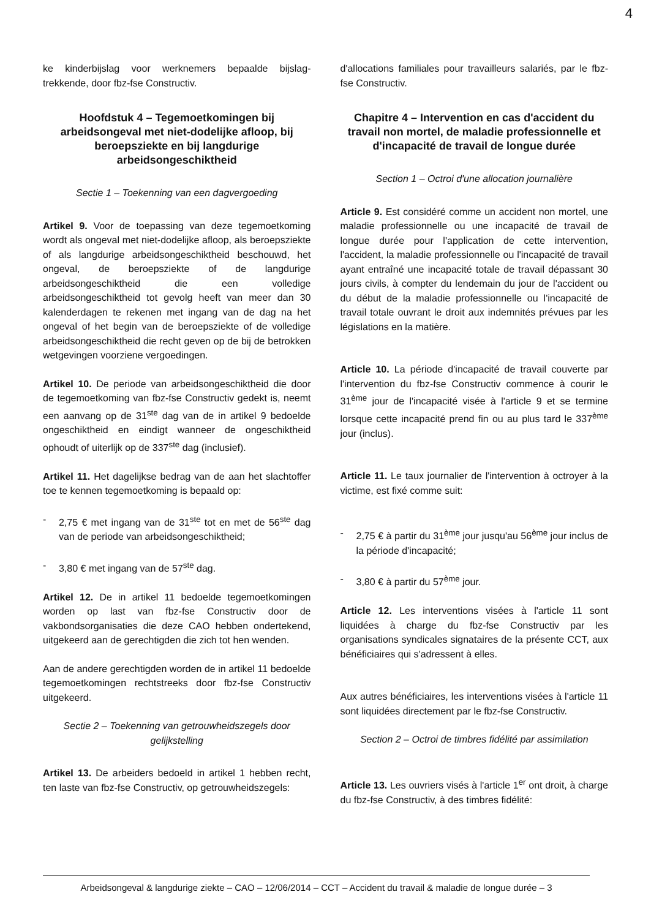4
ke kinderbijslag voor werknemers bepaalde bijslag-trekkende, door fbz-fse Constructiv.
Hoofdstuk 4 – Tegemoetkomingen bij arbeidsongeval met niet-dodelijke afloop, bij beroepsziekte en bij langdurige arbeidsongeschiktheid
Sectie 1 – Toekenning van een dagvergoeding
Artikel 9. Voor de toepassing van deze tegemoetkoming wordt als ongeval met niet-dodelijke afloop, als beroepsziekte of als langdurige arbeidsongeschiktheid beschouwd, het ongeval, de beroepsziekte of de langdurige arbeidsongeschiktheid die een volledige arbeidsongeschiktheid tot gevolg heeft van meer dan 30 kalenderdagen te rekenen met ingang van de dag na het ongeval of het begin van de beroepsziekte of de volledige arbeidsongeschiktheid die recht geven op de bij de betrokken wetgevingen voorziene vergoedingen.
Artikel 10. De periode van arbeidsongeschiktheid die door de tegemoetkoming van fbz-fse Constructiv gedekt is, neemt een aanvang op de 31<sup>ste</sup> dag van de in artikel 9 bedoelde ongeschiktheid en eindigt wanneer de ongeschiktheid ophoudt of uiterlijk op de 337<sup>ste</sup> dag (inclusief).
Artikel 11. Het dagelijkse bedrag van de aan het slachtoffer toe te kennen tegemoetkoming is bepaald op:
- 2,75 € met ingang van de 31<sup>ste</sup> tot en met de 56<sup>ste</sup> dag van de periode van arbeidsongeschiktheid;
- 3,80 € met ingang van de 57<sup>ste</sup> dag.
Artikel 12. De in artikel 11 bedoelde tegemoetkomingen worden op last van fbz-fse Constructiv door de vakbondsorganisaties die deze CAO hebben ondertekend, uitgekeerd aan de gerechtigden die zich tot hen wenden.
Aan de andere gerechtigden worden de in artikel 11 bedoelde tegemoetkomingen rechtstreeks door fbz-fse Constructiv uitgekeerd.
Sectie 2 – Toekenning van getrouwheidszegels door gelijkstelling
Artikel 13. De arbeiders bedoeld in artikel 1 hebben recht, ten laste van fbz-fse Constructiv, op getrouwheidszegels:
d'allocations familiales pour travailleurs salariés, par le fbz-fse Constructiv.
Chapitre 4 – Intervention en cas d'accident du travail non mortel, de maladie professionnelle et d'incapacité de travail de longue durée
Section 1 – Octroi d'une allocation journalière
Article 9. Est considéré comme un accident non mortel, une maladie professionnelle ou une incapacité de travail de longue durée pour l'application de cette intervention, l'accident, la maladie professionnelle ou l'incapacité de travail ayant entraîné une incapacité totale de travail dépassant 30 jours civils, à compter du lendemain du jour de l'accident ou du début de la maladie professionnelle ou l'incapacité de travail totale ouvrant le droit aux indemnités prévues par les législations en la matière.
Article 10. La période d'incapacité de travail couverte par l'intervention du fbz-fse Constructiv commence à courir le 31<sup>ème</sup> jour de l'incapacité visée à l'article 9 et se termine lorsque cette incapacité prend fin ou au plus tard le 337<sup>ème</sup> jour (inclus).
Article 11. Le taux journalier de l'intervention à octroyer à la victime, est fixé comme suit:
- 2,75 € à partir du 31<sup>ème</sup> jour jusqu'au 56<sup>ème</sup> jour inclus de la période d'incapacité;
- 3,80 € à partir du 57<sup>ème</sup> jour.
Article 12. Les interventions visées à l'article 11 sont liquidées à charge du fbz-fse Constructiv par les organisations syndicales signataires de la présente CCT, aux bénéficiaires qui s'adressent à elles.
Aux autres bénéficiaires, les interventions visées à l'article 11 sont liquidées directement par le fbz-fse Constructiv.
Section 2 – Octroi de timbres fidélité par assimilation
Article 13. Les ouvriers visés à l'article 1<sup>er</sup> ont droit, à charge du fbz-fse Constructiv, à des timbres fidélité:
Arbeidsongeval & langdurige ziekte – CAO – 12/06/2014 – CCT – Accident du travail & maladie de longue durée – 3